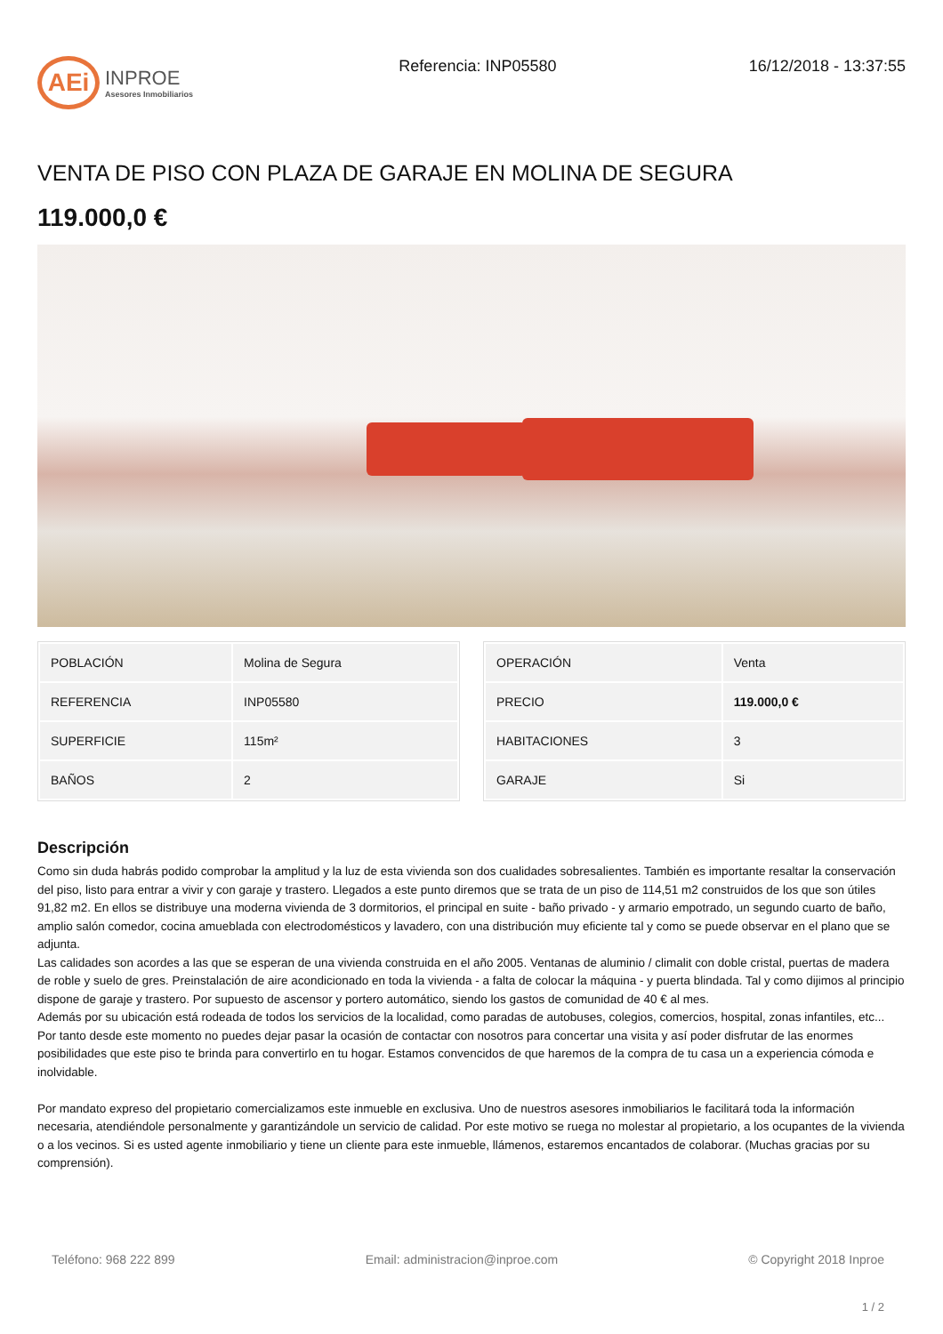AEi
INPROE
Asesores Inmobiliarios
Referencia: INP05580 16/12/2018 - 13:37:55
VENTA DE PISO CON PLAZA DE GARAJE EN MOLINA DE SEGURA
119.000,0 €
| POBLACIÓN | Molina de Segura |
| REFERENCIA | INP05580 |
| SUPERFICIE | 115m² |
| BAÑOS | 2 |
| OPERACIÓN | Venta |
| PRECIO | 119.000,0 € |
| HABITACIONES | 3 |
| GARAJE | Si |
Descripción
Como sin duda habrás podido comprobar la amplitud y la luz de esta vivienda son dos cualidades sobresalientes. También es importante resaltar la conservación del piso, listo para entrar a vivir y con garaje y trastero. Llegados a este punto diremos que se trata de un piso de 114,51 m2 construidos de los que son útiles 91,82 m2. En ellos se distribuye una moderna vivienda de 3 dormitorios, el principal en suite - baño privado - y armario empotrado, un segundo cuarto de baño, amplio salón comedor, cocina amueblada con electrodomésticos y lavadero, con una distribución muy eficiente tal y como se puede observar en el plano que se adjunta.
Las calidades son acordes a las que se esperan de una vivienda construida en el año 2005. Ventanas de aluminio / climalit con doble cristal, puertas de madera de roble y suelo de gres. Preinstalación de aire acondicionado en toda la vivienda - a falta de colocar la máquina - y puerta blindada. Tal y como dijimos al principio dispone de garaje y trastero. Por supuesto de ascensor y portero automático, siendo los gastos de comunidad de 40 € al mes.
Además por su ubicación está rodeada de todos los servicios de la localidad, como paradas de autobuses, colegios, comercios, hospital, zonas infantiles, etc...
Por tanto desde este momento no puedes dejar pasar la ocasión de contactar con nosotros para concertar una visita y así poder disfrutar de las enormes posibilidades que este piso te brinda para convertirlo en tu hogar. Estamos convencidos de que haremos de la compra de tu casa un a experiencia cómoda e inolvidable.
Por mandato expreso del propietario comercializamos este inmueble en exclusiva. Uno de nuestros asesores inmobiliarios le facilitará toda la información necesaria, atendiéndole personalmente y garantizándole un servicio de calidad. Por este motivo se ruega no molestar al propietario, a los ocupantes de la vivienda o a los vecinos. Si es usted agente inmobiliario y tiene un cliente para este inmueble, llámenos, estaremos encantados de colaborar. (Muchas gracias por su comprensión).
Teléfono: 968 222 899 Email: administracion@inproe.com © Copyright 2018 Inproe
1 / 2